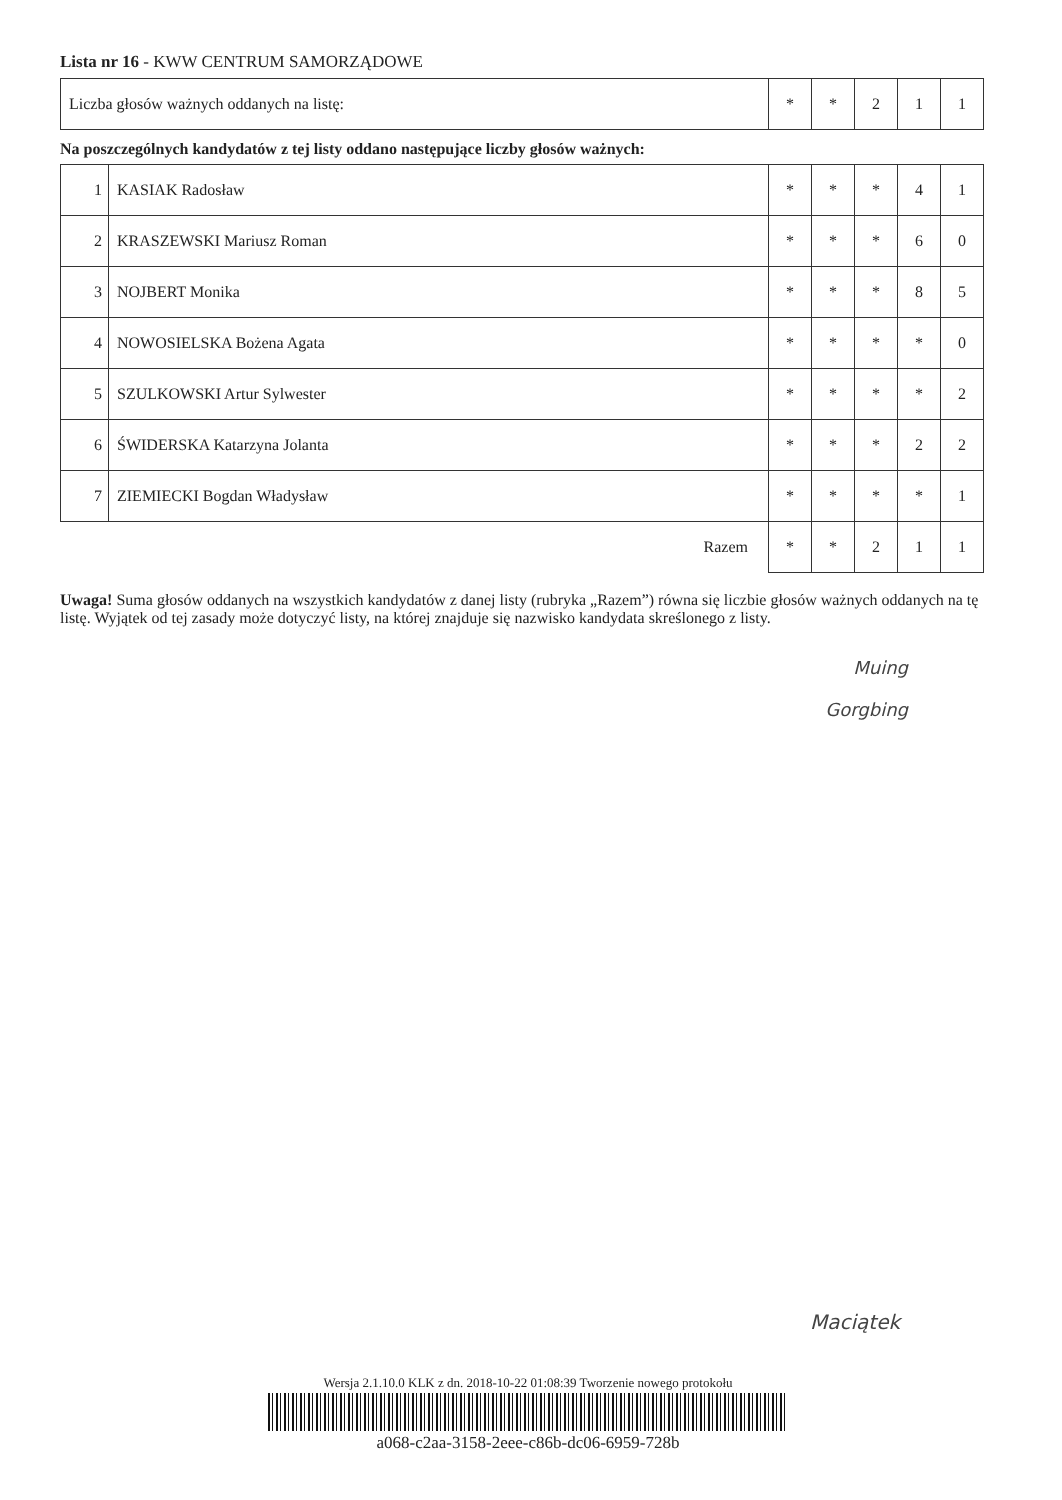Lista nr 16 - KWW CENTRUM SAMORZĄDOWE
| Liczba głosów ważnych oddanych na listę: | * | * | 2 | 1 | 1 |
Na poszczególnych kandydatów z tej listy oddano następujące liczby głosów ważnych:
| 1 | KASIAK Radosław | * | * | * | 4 | 1 |
| 2 | KRASZEWSKI Mariusz Roman | * | * | * | 6 | 0 |
| 3 | NOJBERT Monika | * | * | * | 8 | 5 |
| 4 | NOWOSIELSKA Bożena Agata | * | * | * | * | 0 |
| 5 | SZULKOWSKI Artur Sylwester | * | * | * | * | 2 |
| 6 | ŚWIDERSKA Katarzyna Jolanta | * | * | * | 2 | 2 |
| 7 | ZIEMIECKI Bogdan Władysław | * | * | * | * | 1 |
| Razem | | * | * | 2 | 1 | 1 |
Uwaga! Suma głosów oddanych na wszystkich kandydatów z danej listy (rubryka „Razem”) równa się liczbie głosów ważnych oddanych na tę listę. Wyjątek od tej zasady może dotyczyć listy, na której znajduje się nazwisko kandydata skreślonego z listy.
Muing
Gorgbing
Maciątek
Wersja 2.1.10.0 KLK z dn. 2018-10-22 01:08:39 Tworzenie nowego protokołu
a068-c2aa-3158-2eee-c86b-dc06-6959-728b